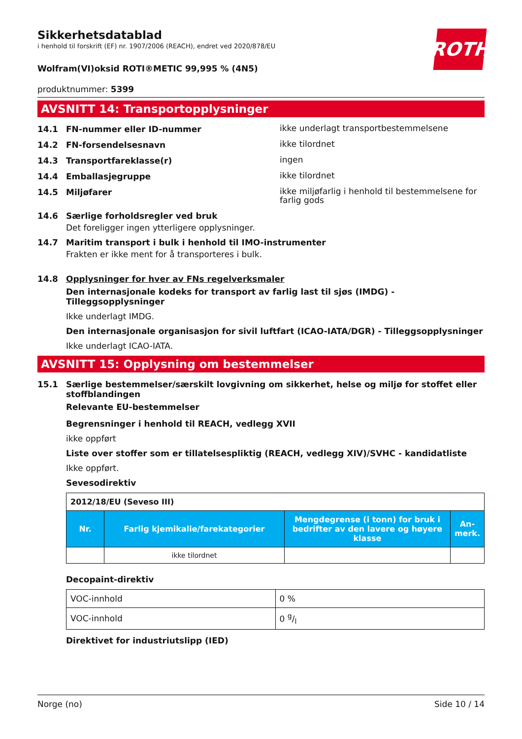ROTH
Sikkerhetsdatablad
i henhold til forskrift (EF) nr. 1907/2006 (REACH), endret ved 2020/878/EU
Wolfram(VI)oksid ROTI®METIC 99,995 % (4N5)
produktnummer: 5399
AVSNITT 14: Transportopplysninger
14.1 FN-nummer eller ID-nummer ikke underlagt transportbestemmelsene
14.2 FN-forsendelsesnavn ikke tilordnet
14.3 Transportfareklasse(r) ingen
14.4 Emballasjegruppe ikke tilordnet
14.5 Miljøfarer ikke miljøfarlig i henhold til bestemmelsene for farlig gods
14.6 Særlige forholdsregler ved bruk
Det foreligger ingen ytterligere opplysninger.
14.7 Maritim transport i bulk i henhold til IMO-instrumenter
Frakten er ikke ment for å transporteres i bulk.
14.8 Opplysninger for hver av FNs regelverksmaler
Den internasjonale kodeks for transport av farlig last til sjøs (IMDG) - Tilleggsopplysninger
Ikke underlagt IMDG.
Den internasjonale organisasjon for sivil luftfart (ICAO-IATA/DGR) - Tilleggsopplysninger
Ikke underlagt ICAO-IATA.
AVSNITT 15: Opplysning om bestemmelser
15.1 Særlige bestemmelser/særskilt lovgivning om sikkerhet, helse og miljø for stoffet eller stoffblandingen
Relevante EU-bestemmelser
Begrensninger i henhold til REACH, vedlegg XVII
ikke oppført
Liste over stoffer som er tillatelsespliktig (REACH, vedlegg XIV)/SVHC - kandidatliste
Ikke oppført.
Sevesodirektiv
| 2012/18/EU (Seveso III) | | | |
| Nr. | Farlig kjemikalie/farekategorier | Mengdegrense (i tonn) for bruk i bedrifter av den lavere og høyere klasse | An-merk. |
| | ikke tilordnet | | |
Decopaint-direktiv
| VOC-innhold | 0 % |
| VOC-innhold | 0 g/l |
Direktivet for industriutslipp (IED)
Norge (no) Side 10 / 14